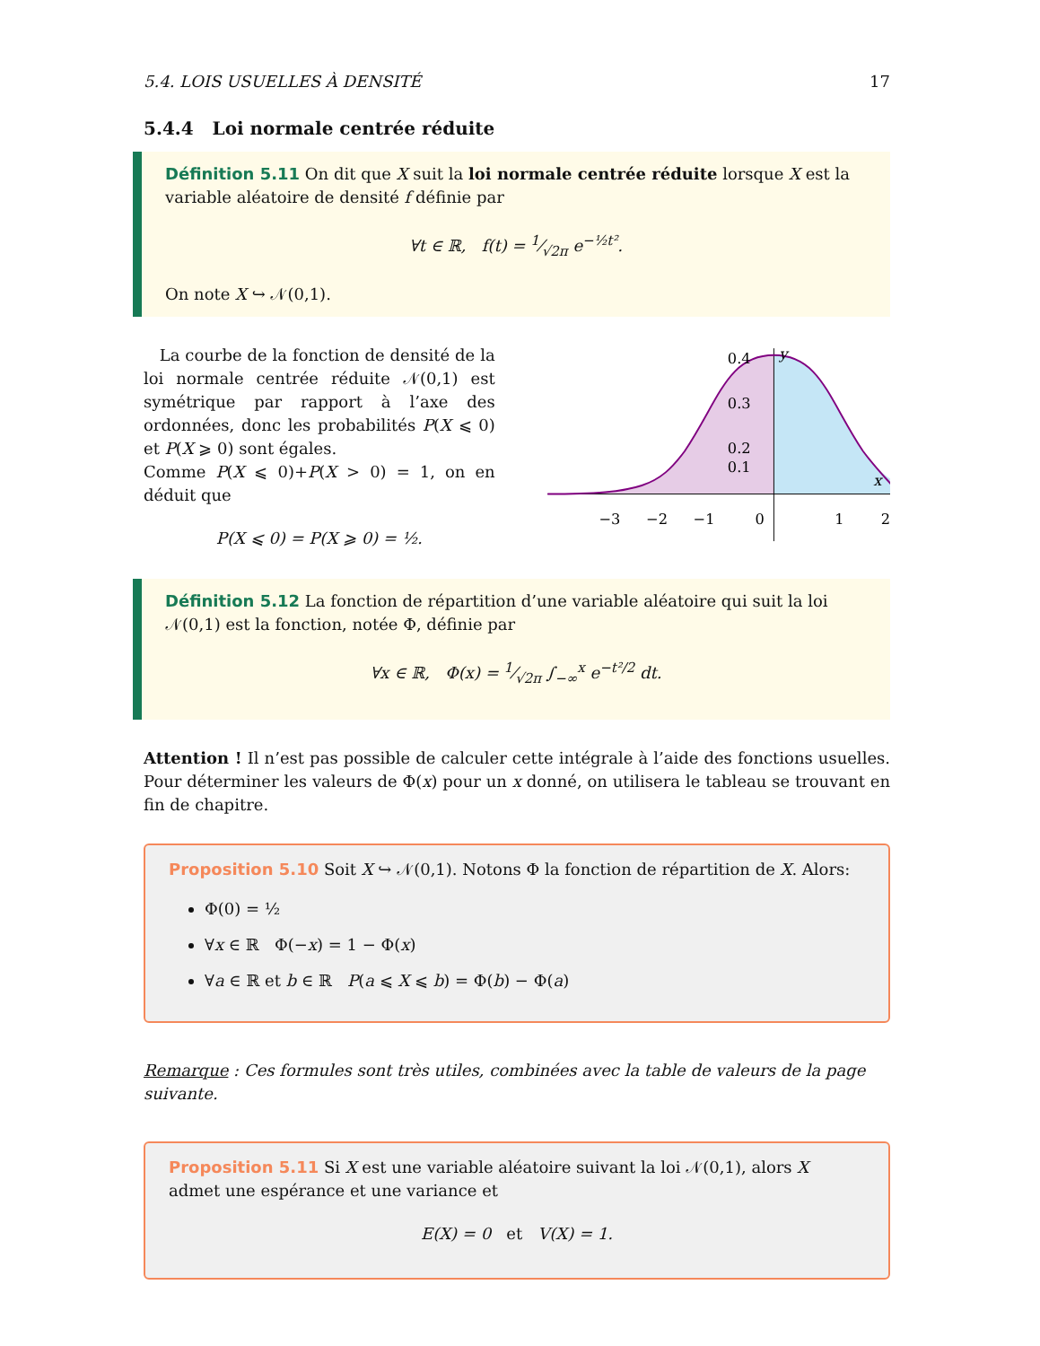5.4. LOIS USUELLES À DENSITÉ 17
5.4.4 Loi normale centrée réduite
Définition 5.11 On dit que X suit la loi normale centrée réduite lorsque X est la variable aléatoire de densité f définie par
∀t ∈ ℝ, f(t) = 1⁄√2π e<sup>−½t²</sup>.
On note X ↪ 𝒩(0,1).
La courbe de la fonction de densité de la loi normale centrée réduite 𝒩(0,1) est symétrique par rapport à l’axe des ordonnées, donc les probabilités P(X ⩽ 0) et P(X ⩾ 0) sont égales.
Comme P(X ⩽ 0)+P(X > 0) = 1, on en déduit que
P(X ⩽ 0) = P(X ⩾ 0) = ½.
0.4
0.3
0.2
0.1
y
x
−3
−2
−1
0
1
2
Définition 5.12 La fonction de répartition d’une variable aléatoire qui suit la loi 𝒩(0,1) est la fonction, notée Φ, définie par
∀x ∈ ℝ, Φ(x) = 1⁄√2π ∫<sub>−∞</sub><sup>x</sup> e<sup>−t²/2</sup> dt.
Attention ! Il n’est pas possible de calculer cette intégrale à l’aide des fonctions usuelles. Pour déterminer les valeurs de Φ(x) pour un x donné, on utilisera le tableau se trouvant en fin de chapitre.
Proposition 5.10 Soit X ↪ 𝒩(0,1). Notons Φ la fonction de répartition de X. Alors:
Φ(0) = ½
∀x ∈ ℝ Φ(−x) = 1 − Φ(x)
∀a ∈ ℝ et b ∈ ℝ P(a ⩽ X ⩽ b) = Φ(b) − Φ(a)
Remarque : Ces formules sont très utiles, combinées avec la table de valeurs de la page suivante.
Proposition 5.11 Si X est une variable aléatoire suivant la loi 𝒩(0,1), alors X admet une espérance et une variance et
E(X) = 0 et V(X) = 1.